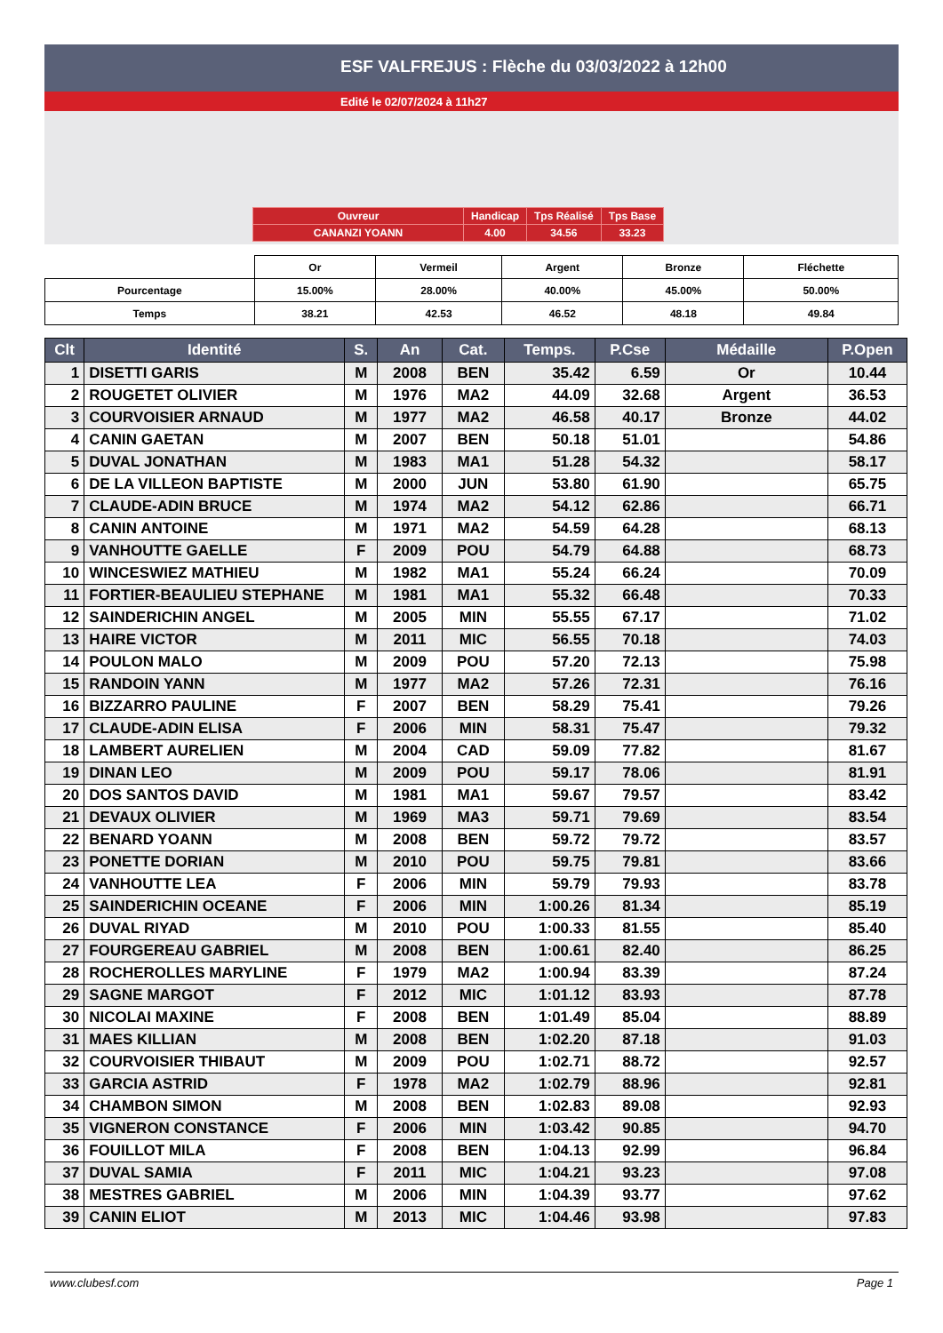ESF VALFREJUS : Flèche du 03/03/2022 à 12h00
Edité le 02/07/2024 à 11h27
| Ouvreur | Handicap | Tps Réalisé | Tps Base |
| CANANZI YOANN | 4.00 | 34.56 | 33.23 |
| | Or | Vermeil | Argent | Bronze | Fléchette |
| Pourcentage | 15.00% | 28.00% | 40.00% | 45.00% | 50.00% |
| Temps | 38.21 | 42.53 | 46.52 | 48.18 | 49.84 |
| Clt | Identité | S. | An | Cat. | Temps. | P.Cse | Médaille | P.Open |
| --- | --- | --- | --- | --- | --- | --- | --- | --- |
| 1 | DISETTI GARIS | M | 2008 | BEN | 35.42 | 6.59 | Or | 10.44 |
| 2 | ROUGETET OLIVIER | M | 1976 | MA2 | 44.09 | 32.68 | Argent | 36.53 |
| 3 | COURVOISIER ARNAUD | M | 1977 | MA2 | 46.58 | 40.17 | Bronze | 44.02 |
| 4 | CANIN GAETAN | M | 2007 | BEN | 50.18 | 51.01 | | 54.86 |
| 5 | DUVAL JONATHAN | M | 1983 | MA1 | 51.28 | 54.32 | | 58.17 |
| 6 | DE LA VILLEON BAPTISTE | M | 2000 | JUN | 53.80 | 61.90 | | 65.75 |
| 7 | CLAUDE-ADIN BRUCE | M | 1974 | MA2 | 54.12 | 62.86 | | 66.71 |
| 8 | CANIN ANTOINE | M | 1971 | MA2 | 54.59 | 64.28 | | 68.13 |
| 9 | VANHOUTTE GAELLE | F | 2009 | POU | 54.79 | 64.88 | | 68.73 |
| 10 | WINCESWIEZ MATHIEU | M | 1982 | MA1 | 55.24 | 66.24 | | 70.09 |
| 11 | FORTIER-BEAULIEU STEPHANE | M | 1981 | MA1 | 55.32 | 66.48 | | 70.33 |
| 12 | SAINDERICHIN ANGEL | M | 2005 | MIN | 55.55 | 67.17 | | 71.02 |
| 13 | HAIRE VICTOR | M | 2011 | MIC | 56.55 | 70.18 | | 74.03 |
| 14 | POULON MALO | M | 2009 | POU | 57.20 | 72.13 | | 75.98 |
| 15 | RANDOIN YANN | M | 1977 | MA2 | 57.26 | 72.31 | | 76.16 |
| 16 | BIZZARRO PAULINE | F | 2007 | BEN | 58.29 | 75.41 | | 79.26 |
| 17 | CLAUDE-ADIN ELISA | F | 2006 | MIN | 58.31 | 75.47 | | 79.32 |
| 18 | LAMBERT AURELIEN | M | 2004 | CAD | 59.09 | 77.82 | | 81.67 |
| 19 | DINAN LEO | M | 2009 | POU | 59.17 | 78.06 | | 81.91 |
| 20 | DOS SANTOS DAVID | M | 1981 | MA1 | 59.67 | 79.57 | | 83.42 |
| 21 | DEVAUX OLIVIER | M | 1969 | MA3 | 59.71 | 79.69 | | 83.54 |
| 22 | BENARD YOANN | M | 2008 | BEN | 59.72 | 79.72 | | 83.57 |
| 23 | PONETTE DORIAN | M | 2010 | POU | 59.75 | 79.81 | | 83.66 |
| 24 | VANHOUTTE LEA | F | 2006 | MIN | 59.79 | 79.93 | | 83.78 |
| 25 | SAINDERICHIN OCEANE | F | 2006 | MIN | 1:00.26 | 81.34 | | 85.19 |
| 26 | DUVAL RIYAD | M | 2010 | POU | 1:00.33 | 81.55 | | 85.40 |
| 27 | FOURGEREAU GABRIEL | M | 2008 | BEN | 1:00.61 | 82.40 | | 86.25 |
| 28 | ROCHEROLLES MARYLINE | F | 1979 | MA2 | 1:00.94 | 83.39 | | 87.24 |
| 29 | SAGNE MARGOT | F | 2012 | MIC | 1:01.12 | 83.93 | | 87.78 |
| 30 | NICOLAI MAXINE | F | 2008 | BEN | 1:01.49 | 85.04 | | 88.89 |
| 31 | MAES KILLIAN | M | 2008 | BEN | 1:02.20 | 87.18 | | 91.03 |
| 32 | COURVOISIER THIBAUT | M | 2009 | POU | 1:02.71 | 88.72 | | 92.57 |
| 33 | GARCIA ASTRID | F | 1978 | MA2 | 1:02.79 | 88.96 | | 92.81 |
| 34 | CHAMBON SIMON | M | 2008 | BEN | 1:02.83 | 89.08 | | 92.93 |
| 35 | VIGNERON CONSTANCE | F | 2006 | MIN | 1:03.42 | 90.85 | | 94.70 |
| 36 | FOUILLOT MILA | F | 2008 | BEN | 1:04.13 | 92.99 | | 96.84 |
| 37 | DUVAL SAMIA | F | 2011 | MIC | 1:04.21 | 93.23 | | 97.08 |
| 38 | MESTRES GABRIEL | M | 2006 | MIN | 1:04.39 | 93.77 | | 97.62 |
| 39 | CANIN ELIOT | M | 2013 | MIC | 1:04.46 | 93.98 | | 97.83 |
www.clubesf.com Page 1